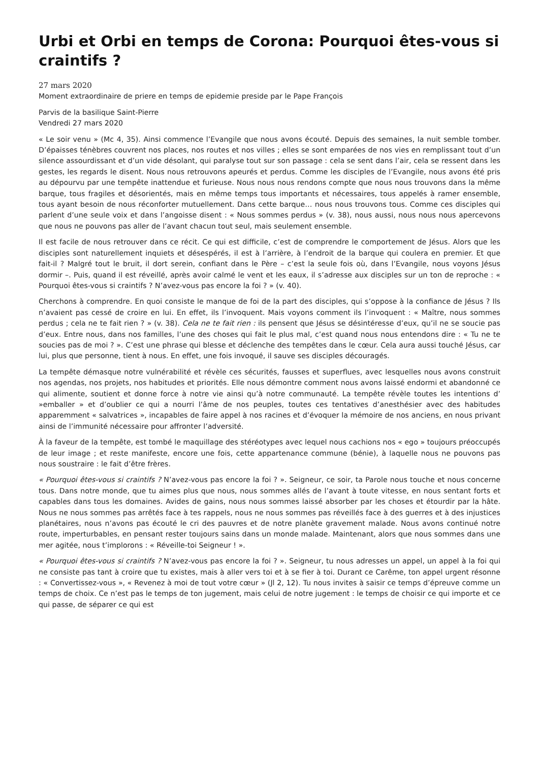Urbi et Orbi en temps de Corona: Pourquoi êtes-vous si craintifs ?
27 mars 2020
Moment extraordinaire de priere en temps de epidemie preside par le Pape François
Parvis de la basilique Saint-Pierre
Vendredi 27 mars 2020
« Le soir venu » (Mc 4, 35). Ainsi commence l’Evangile que nous avons écouté. Depuis des semaines, la nuit semble tomber. D’épaisses ténèbres couvrent nos places, nos routes et nos villes ; elles se sont emparées de nos vies en remplissant tout d’un silence assourdissant et d’un vide désolant, qui paralyse tout sur son passage : cela se sent dans l’air, cela se ressent dans les gestes, les regards le disent. Nous nous retrouvons apeurés et perdus. Comme les disciples de l’Evangile, nous avons été pris au dépourvu par une tempête inattendue et furieuse. Nous nous nous rendons compte que nous nous trouvons dans la même barque, tous fragiles et désorientés, mais en même temps tous importants et nécessaires, tous appelés à ramer ensemble, tous ayant besoin de nous réconforter mutuellement. Dans cette barque… nous nous trouvons tous. Comme ces disciples qui parlent d’une seule voix et dans l’angoisse disent : « Nous sommes perdus » (v. 38), nous aussi, nous nous nous apercevons que nous ne pouvons pas aller de l’avant chacun tout seul, mais seulement ensemble.
Il est facile de nous retrouver dans ce récit. Ce qui est difficile, c’est de comprendre le comportement de Jésus. Alors que les disciples sont naturellement inquiets et désespérés, il est à l’arrière, à l’endroit de la barque qui coulera en premier. Et que fait-il ? Malgré tout le bruit, il dort serein, confiant dans le Père – c’est la seule fois où, dans l’Evangile, nous voyons Jésus dormir –. Puis, quand il est réveillé, après avoir calmé le vent et les eaux, il s’adresse aux disciples sur un ton de reproche : « Pourquoi êtes-vous si craintifs ? N’avez-vous pas encore la foi ? » (v. 40).
Cherchons à comprendre. En quoi consiste le manque de foi de la part des disciples, qui s’oppose à la confiance de Jésus ? Ils n’avaient pas cessé de croire en lui. En effet, ils l’invoquent. Mais voyons comment ils l’invoquent : « Maître, nous sommes perdus ; cela ne te fait rien ? » (v. 38). Cela ne te fait rien : ils pensent que Jésus se désintéresse d’eux, qu’il ne se soucie pas d’eux. Entre nous, dans nos familles, l’une des choses qui fait le plus mal, c’est quand nous nous entendons dire : « Tu ne te soucies pas de moi ? ». C’est une phrase qui blesse et déclenche des tempêtes dans le cœur. Cela aura aussi touché Jésus, car lui, plus que personne, tient à nous. En effet, une fois invoqué, il sauve ses disciples découragés.
La tempête démasque notre vulnérabilité et révèle ces sécurités, fausses et superflues, avec lesquelles nous avons construit nos agendas, nos projets, nos habitudes et priorités. Elle nous démontre comment nous avons laissé endormi et abandonné ce qui alimente, soutient et donne force à notre vie ainsi qu’à notre communauté. La tempête révèle toutes les intentions d’ »emballer » et d’oublier ce qui a nourri l’âme de nos peuples, toutes ces tentatives d’anesthésier avec des habitudes apparemment « salvatrices », incapables de faire appel à nos racines et d’évoquer la mémoire de nos anciens, en nous privant ainsi de l’immunité nécessaire pour affronter l’adversité.
À la faveur de la tempête, est tombé le maquillage des stéréotypes avec lequel nous cachions nos « ego » toujours préoccupés de leur image ; et reste manifeste, encore une fois, cette appartenance commune (bénie), à laquelle nous ne pouvons pas nous soustraire : le fait d’être frères.
« Pourquoi êtes-vous si craintifs ? N’avez-vous pas encore la foi ? ». Seigneur, ce soir, ta Parole nous touche et nous concerne tous. Dans notre monde, que tu aimes plus que nous, nous sommes allés de l’avant à toute vitesse, en nous sentant forts et capables dans tous les domaines. Avides de gains, nous nous sommes laissé absorber par les choses et étourdir par la hâte. Nous ne nous sommes pas arrêtés face à tes rappels, nous ne nous sommes pas réveillés face à des guerres et à des injustices planétaires, nous n’avons pas écouté le cri des pauvres et de notre planète gravement malade. Nous avons continué notre route, imperturbables, en pensant rester toujours sains dans un monde malade. Maintenant, alors que nous sommes dans une mer agitée, nous t’implorons : « Réveille-toi Seigneur ! ».
« Pourquoi êtes-vous si craintifs ? N’avez-vous pas encore la foi ? ». Seigneur, tu nous adresses un appel, un appel à la foi qui ne consiste pas tant à croire que tu existes, mais à aller vers toi et à se fier à toi. Durant ce Carême, ton appel urgent résonne : « Convertissez-vous », « Revenez à moi de tout votre cœur » (Jl 2, 12). Tu nous invites à saisir ce temps d’épreuve comme un temps de choix. Ce n’est pas le temps de ton jugement, mais celui de notre jugement : le temps de choisir ce qui importe et ce qui passe, de séparer ce qui est